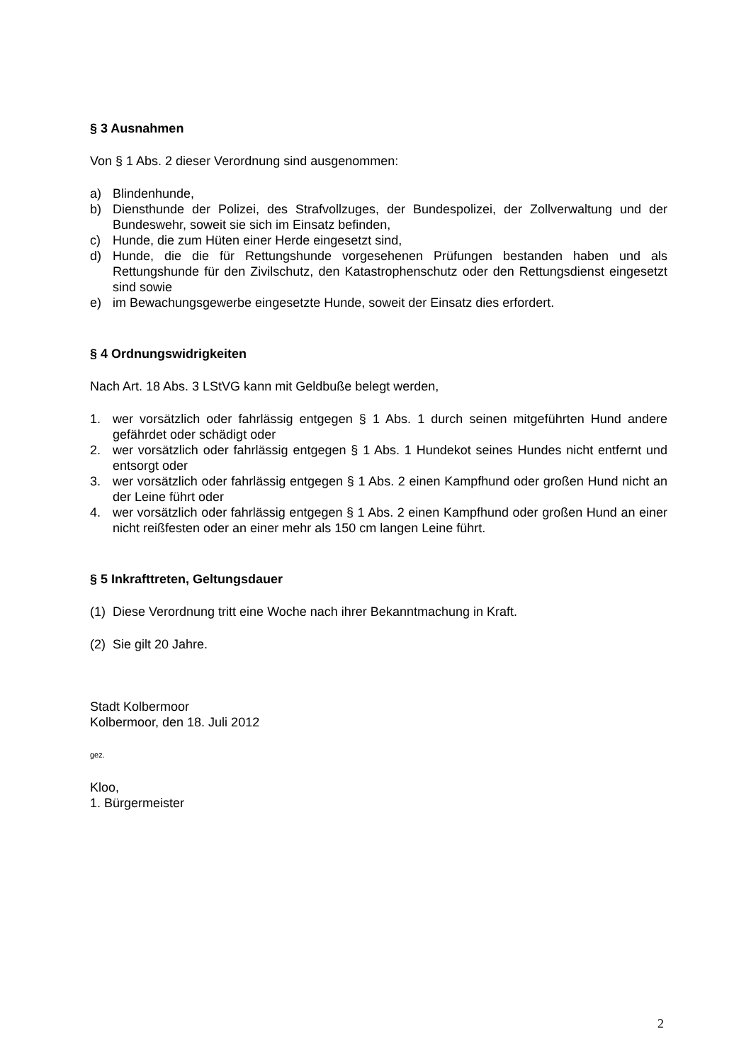§ 3 Ausnahmen
Von § 1 Abs. 2 dieser Verordnung sind ausgenommen:
a) Blindenhunde,
b) Diensthunde der Polizei, des Strafvollzuges, der Bundespolizei, der Zollverwaltung und der Bundeswehr, soweit sie sich im Einsatz befinden,
c) Hunde, die zum Hüten einer Herde eingesetzt sind,
d) Hunde, die die für Rettungshunde vorgesehenen Prüfungen bestanden haben und als Rettungshunde für den Zivilschutz, den Katastrophenschutz oder den Rettungsdienst eingesetzt sind sowie
e) im Bewachungsgewerbe eingesetzte Hunde, soweit der Einsatz dies erfordert.
§ 4 Ordnungswidrigkeiten
Nach Art. 18 Abs. 3 LStVG kann mit Geldbuße belegt werden,
1. wer vorsätzlich oder fahrlässig entgegen § 1 Abs. 1 durch seinen mitgeführten Hund andere gefährdet oder schädigt oder
2. wer vorsätzlich oder fahrlässig entgegen § 1 Abs. 1 Hundekot seines Hundes nicht entfernt und entsorgt oder
3. wer vorsätzlich oder fahrlässig entgegen § 1 Abs. 2 einen Kampfhund oder großen Hund nicht an der Leine führt oder
4. wer vorsätzlich oder fahrlässig entgegen § 1 Abs. 2 einen Kampfhund oder großen Hund an einer nicht reißfesten oder an einer mehr als 150 cm langen Leine führt.
§ 5 Inkrafttreten, Geltungsdauer
(1) Diese Verordnung tritt eine Woche nach ihrer Bekanntmachung in Kraft.
(2) Sie gilt 20 Jahre.
Stadt Kolbermoor
Kolbermoor, den 18. Juli 2012
gez.
Kloo,
1. Bürgermeister
2